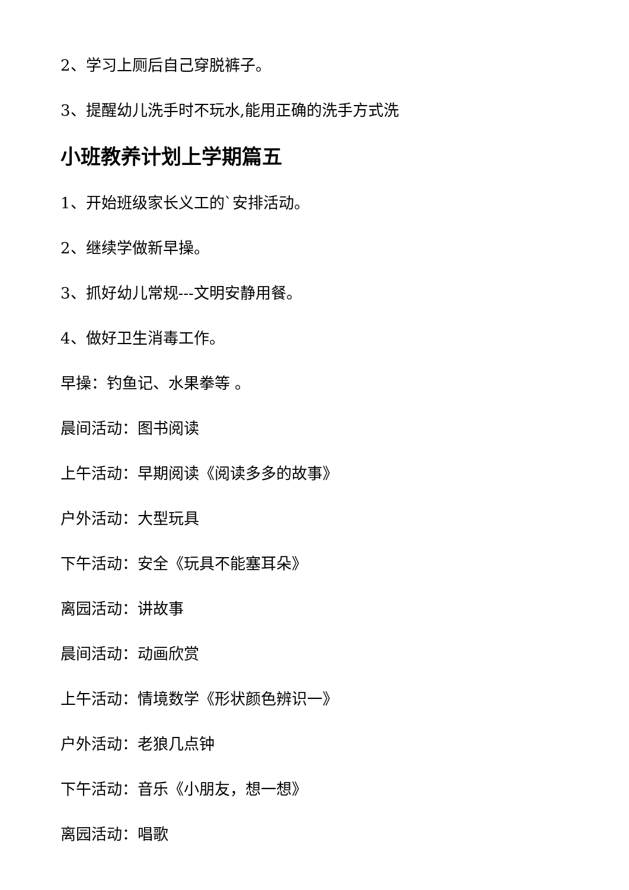2、学习上厕后自己穿脱裤子。
3、提醒幼儿洗手时不玩水,能用正确的洗手方式洗
小班教养计划上学期篇五
1、开始班级家长义工的`安排活动。
2、继续学做新早操。
3、抓好幼儿常规---文明安静用餐。
4、做好卫生消毒工作。
早操：钓鱼记、水果拳等 。
晨间活动：图书阅读
上午活动：早期阅读《阅读多多的故事》
户外活动：大型玩具
下午活动：安全《玩具不能塞耳朵》
离园活动：讲故事
晨间活动：动画欣赏
上午活动：情境数学《形状颜色辨识一》
户外活动：老狼几点钟
下午活动：音乐《小朋友，想一想》
离园活动：唱歌